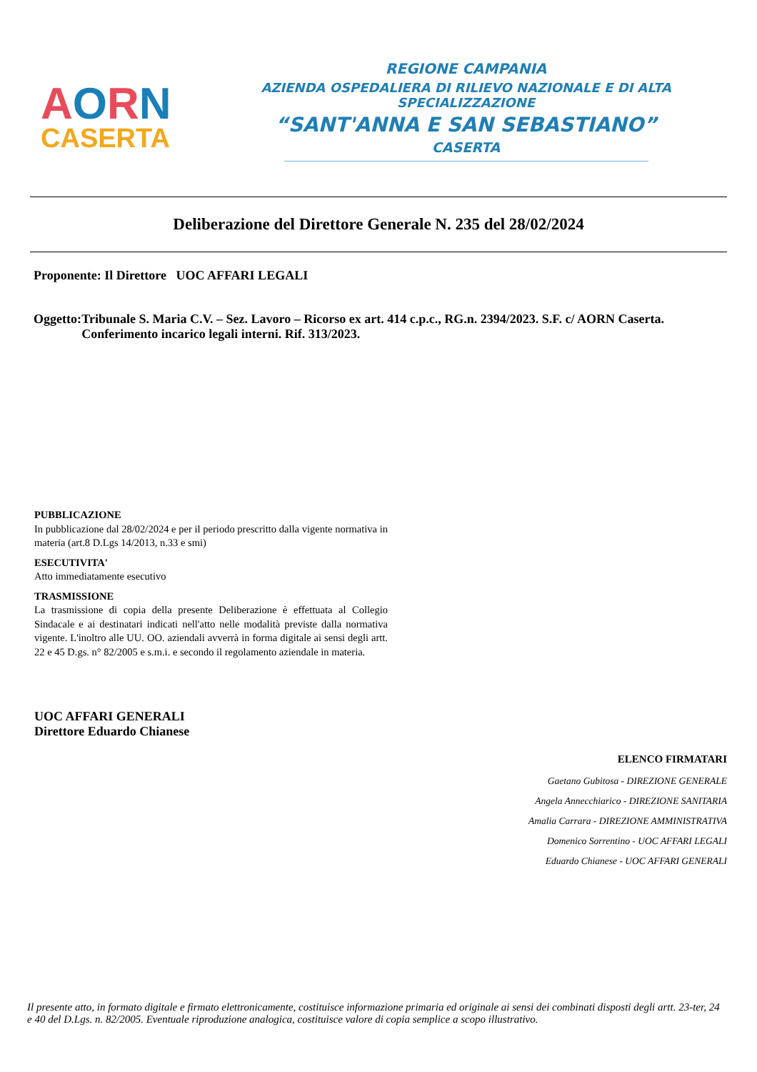AORN
CASERTA
REGIONE CAMPANIA
AZIENDA OSPEDALIERA DI RILIEVO NAZIONALE E DI ALTA SPECIALIZZAZIONE
“SANT'ANNA E SAN SEBASTIANO”
CASERTA
Deliberazione del Direttore Generale N. 235 del 28/02/2024
Proponente: Il Direttore UOC AFFARI LEGALI
Oggetto: Tribunale S. Maria C.V. – Sez. Lavoro – Ricorso ex art. 414 c.p.c., RG.n. 2394/2023. S.F. c/ AORN Caserta. Conferimento incarico legali interni. Rif. 313/2023.
PUBBLICAZIONE
In pubblicazione dal 28/02/2024 e per il periodo prescritto dalla vigente normativa in materia (art.8 D.Lgs 14/2013, n.33 e smi)
ESECUTIVITA'
Atto immediatamente esecutivo
TRASMISSIONE
La trasmissione di copia della presente Deliberazione è effettuata al Collegio Sindacale e ai destinatari indicati nell'atto nelle modalità previste dalla normativa vigente. L'inoltro alle UU. OO. aziendali avverrà in forma digitale ai sensi degli artt. 22 e 45 D.gs. n° 82/2005 e s.m.i. e secondo il regolamento aziendale in materia.
UOC AFFARI GENERALI
Direttore Eduardo Chianese
ELENCO FIRMATARI
Gaetano Gubitosa - DIREZIONE GENERALE
Angela Annecchiarico - DIREZIONE SANITARIA
Amalia Carrara - DIREZIONE AMMINISTRATIVA
Domenico Sorrentino - UOC AFFARI LEGALI
Eduardo Chianese - UOC AFFARI GENERALI
Il presente atto, in formato digitale e firmato elettronicamente, costituisce informazione primaria ed originale ai sensi dei combinati disposti degli artt. 23-ter, 24 e 40 del D.Lgs. n. 82/2005. Eventuale riproduzione analogica, costituisce valore di copia semplice a scopo illustrativo.